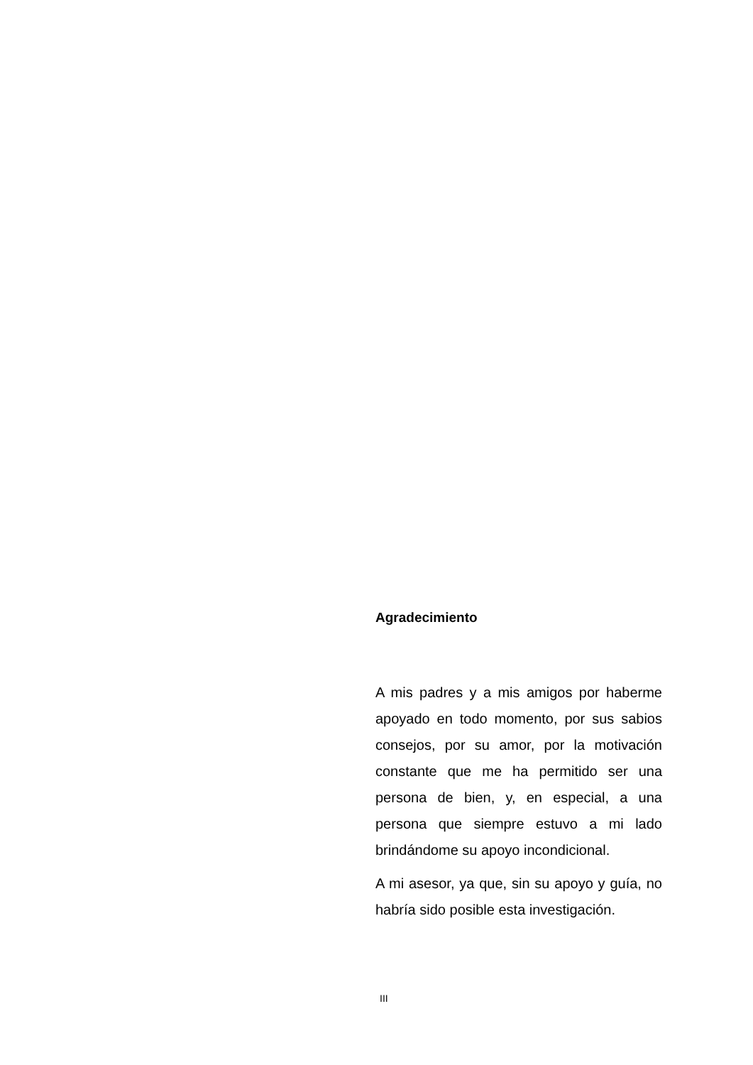Agradecimiento
A mis padres y a mis amigos por haberme apoyado en todo momento, por sus sabios consejos, por su amor, por la motivación constante que me ha permitido ser una persona de bien, y, en especial, a una persona que siempre estuvo a mi lado brindándome su apoyo incondicional.
A mi asesor, ya que, sin su apoyo y guía, no habría sido posible esta investigación.
III